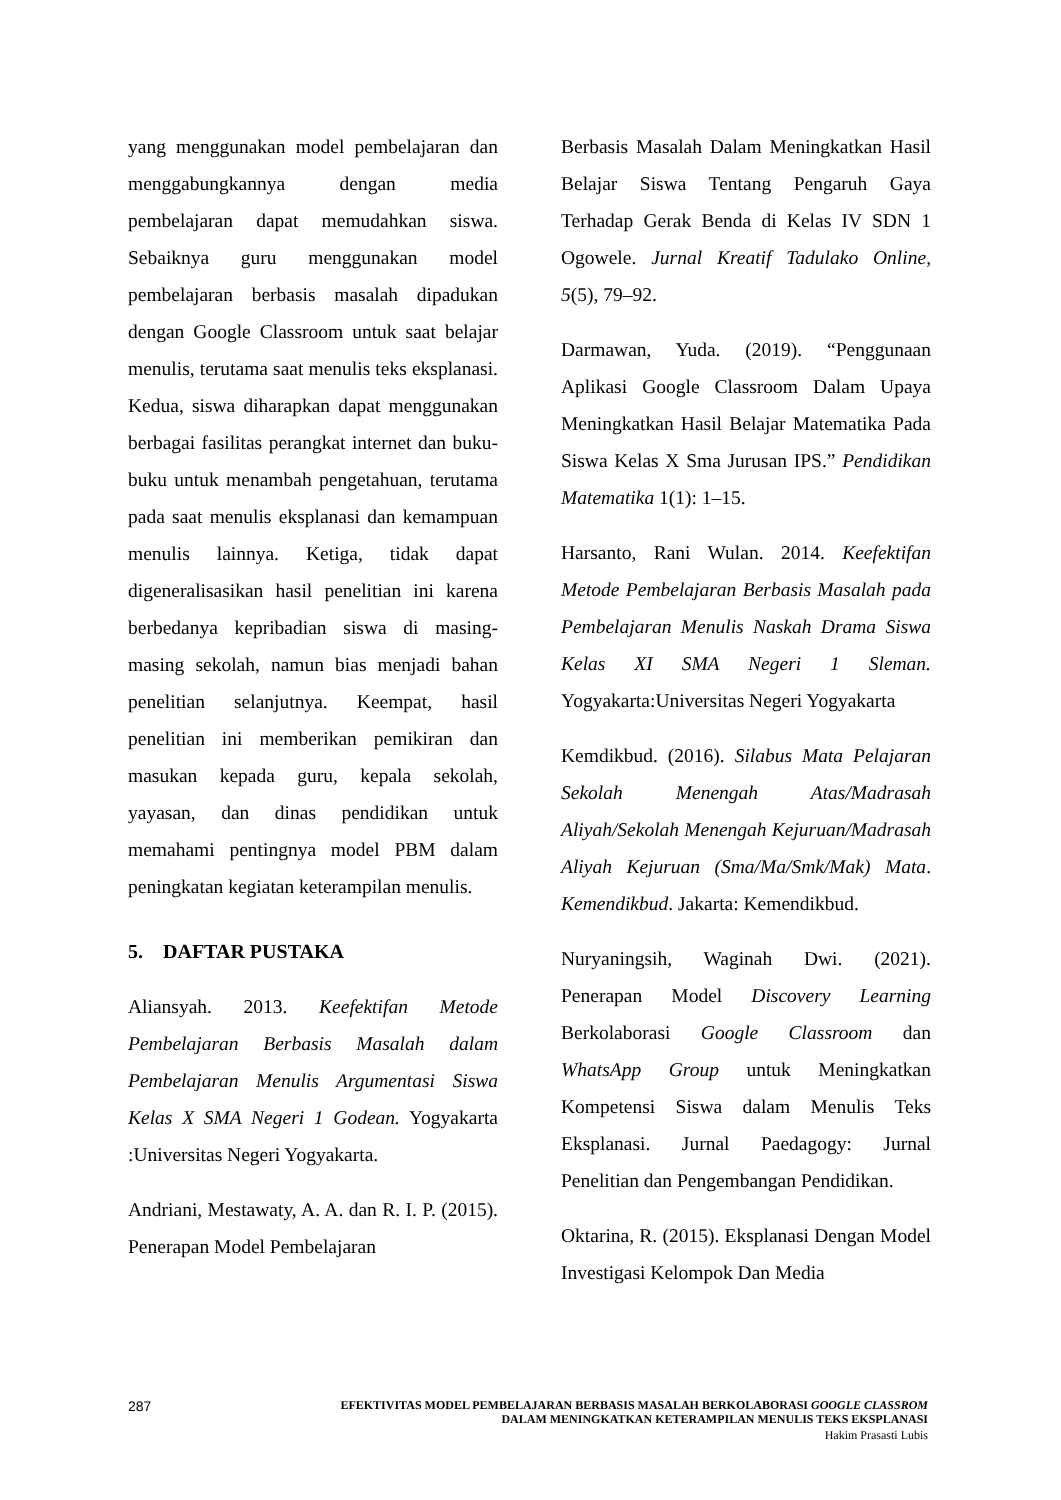yang menggunakan model pembelajaran dan menggabungkannya dengan media pembelajaran dapat memudahkan siswa. Sebaiknya guru menggunakan model pembelajaran berbasis masalah dipadukan dengan Google Classroom untuk saat belajar menulis, terutama saat menulis teks eksplanasi. Kedua, siswa diharapkan dapat menggunakan berbagai fasilitas perangkat internet dan buku-buku untuk menambah pengetahuan, terutama pada saat menulis eksplanasi dan kemampuan menulis lainnya. Ketiga, tidak dapat digeneralisasikan hasil penelitian ini karena berbedanya kepribadian siswa di masing-masing sekolah, namun bias menjadi bahan penelitian selanjutnya. Keempat, hasil penelitian ini memberikan pemikiran dan masukan kepada guru, kepala sekolah, yayasan, dan dinas pendidikan untuk memahami pentingnya model PBM dalam peningkatan kegiatan keterampilan menulis.
5. DAFTAR PUSTAKA
Aliansyah. 2013. Keefektifan Metode Pembelajaran Berbasis Masalah dalam Pembelajaran Menulis Argumentasi Siswa Kelas X SMA Negeri 1 Godean. Yogyakarta :Universitas Negeri Yogyakarta.
Andriani, Mestawaty, A. A. dan R. I. P. (2015). Penerapan Model Pembelajaran
Berbasis Masalah Dalam Meningkatkan Hasil Belajar Siswa Tentang Pengaruh Gaya Terhadap Gerak Benda di Kelas IV SDN 1 Ogowele. Jurnal Kreatif Tadulako Online, 5(5), 79–92.
Darmawan, Yuda. (2019). “Penggunaan Aplikasi Google Classroom Dalam Upaya Meningkatkan Hasil Belajar Matematika Pada Siswa Kelas X Sma Jurusan IPS.” Pendidikan Matematika 1(1): 1–15.
Harsanto, Rani Wulan. 2014. Keefektifan Metode Pembelajaran Berbasis Masalah pada Pembelajaran Menulis Naskah Drama Siswa Kelas XI SMA Negeri 1 Sleman. Yogyakarta:Universitas Negeri Yogyakarta
Kemdikbud. (2016). Silabus Mata Pelajaran Sekolah Menengah Atas/Madrasah Aliyah/Sekolah Menengah Kejuruan/Madrasah Aliyah Kejuruan (Sma/Ma/Smk/Mak) Mata. Kemendikbud. Jakarta: Kemendikbud.
Nuryaningsih, Waginah Dwi. (2021). Penerapan Model Discovery Learning Berkolaborasi Google Classroom dan WhatsApp Group untuk Meningkatkan Kompetensi Siswa dalam Menulis Teks Eksplanasi. Jurnal Paedagogy: Jurnal Penelitian dan Pengembangan Pendidikan.
Oktarina, R. (2015). Eksplanasi Dengan Model Investigasi Kelompok Dan Media
287
EFEKTIVITAS MODEL PEMBELAJARAN BERBASIS MASALAH BERKOLABORASI GOOGLE CLASSROM
DALAM MENINGKATKAN KETERAMPILAN MENULIS TEKS EKSPLANASI
Hakim Prasasti Lubis